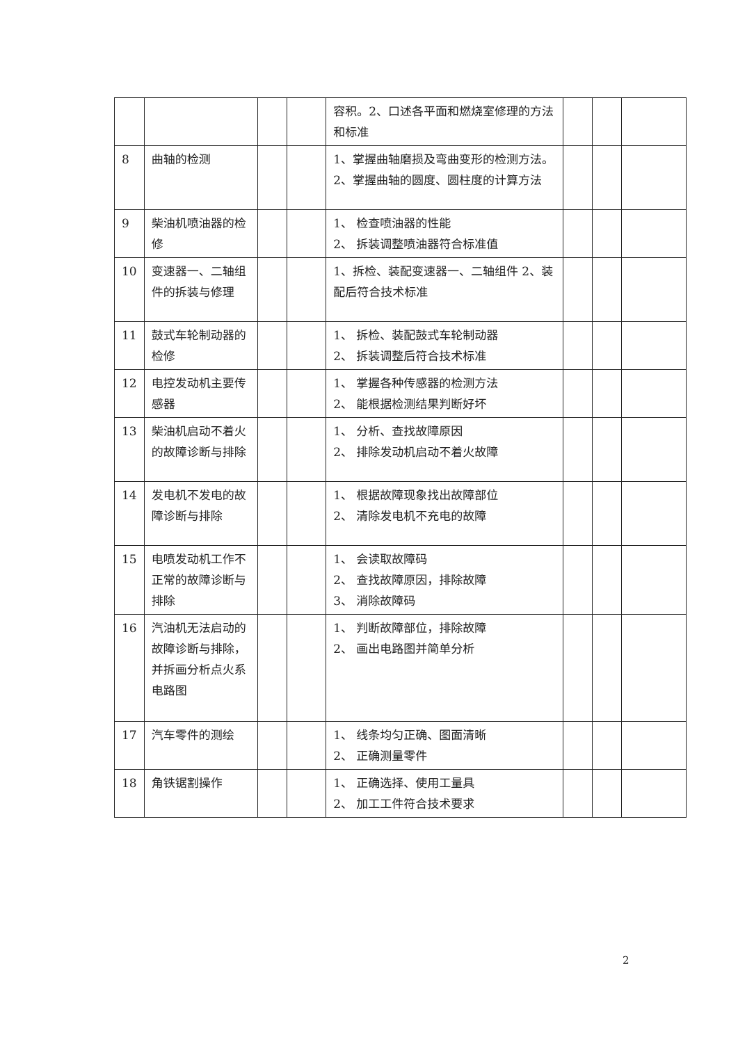| | | | | 容积。2、口述各平面和燃烧室修理的方法和标准 | | | |
| 8 | 曲轴的检测 | | | 1、掌握曲轴磨损及弯曲变形的检测方法。2、掌握曲轴的圆度、圆柱度的计算方法 | | | |
| 9 | 柴油机喷油器的检修 | | | 1、 检查喷油器的性能 2、 拆装调整喷油器符合标准值 | | | |
| 10 | 变速器一、二轴组件的拆装与修理 | | | 1、拆检、装配变速器一、二轴组件 2、装配后符合技术标准 | | | |
| 11 | 鼓式车轮制动器的检修 | | | 1、 拆检、装配鼓式车轮制动器 2、 拆装调整后符合技术标准 | | | |
| 12 | 电控发动机主要传感器 | | | 1、 掌握各种传感器的检测方法 2、 能根据检测结果判断好坏 | | | |
| 13 | 柴油机启动不着火的故障诊断与排除 | | | 1、 分析、查找故障原因 2、 排除发动机启动不着火故障 | | | |
| 14 | 发电机不发电的故障诊断与排除 | | | 1、 根据故障现象找出故障部位 2、 清除发电机不充电的故障 | | | |
| 15 | 电喷发动机工作不正常的故障诊断与排除 | | | 1、 会读取故障码 2、 查找故障原因，排除故障 3、 消除故障码 | | | |
| 16 | 汽油机无法启动的故障诊断与排除，并拆画分析点火系电路图 | | | 1、 判断故障部位，排除故障 2、 画出电路图并简单分析 | | | |
| 17 | 汽车零件的测绘 | | | 1、 线条均匀正确、图面清晰 2、 正确测量零件 | | | |
| 18 | 角铁锯割操作 | | | 1、 正确选择、使用工量具 2、 加工工件符合技术要求 | | | |
2